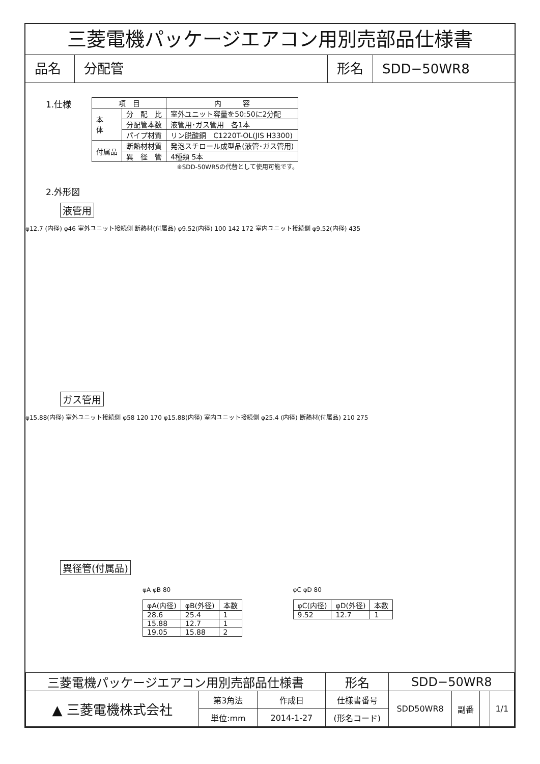三菱電機パッケージエアコン用別売部品仕様書
品名 分配管 形名 SDD−50WR8
1.仕様
| 項 目 | | 内 容 |
| --- | --- | --- |
| 本 体 | 分 配 比 | 室外ユニット容量を50:50に2分配 |
| | 分配管本数 | 液管用･ガス管用 各1本 |
| | パイプ材質 | リン脱酸銅 C1220T-OL(JIS H3300) |
| 付属品 | 断熱材材質 | 発泡スチロール成型品(液管･ガス管用) |
| | 異 径 管 | 4種類 5本 |
※SDD-50WR5の代替として使用可能です。
2.外形図
液管用
φ12.7 (内径) φ46 室外ユニット接続側 断熱材(付属品) φ9.52(内径) 100 142 172 室内ユニット接続側 φ9.52(内径) 435
ガス管用
φ15.88(内径) 室外ユニット接続側 φ58 120 170 φ15.88(内径) 室内ユニット接続側 φ25.4 (内径) 断熱材(付属品) 210 275
異径管(付属品)
φA φB 80
| φA(内径) | φB(外径) | 本数 |
| --- | --- | --- |
| 28.6 | 25.4 | 1 |
| 15.88 | 12.7 | 1 |
| 19.05 | 15.88 | 2 |
φC φD 80
| φC(内径) | φD(外径) | 本数 |
| --- | --- | --- |
| 9.52 | 12.7 | 1 |
| 三菱電機パッケージエアコン用別売部品仕様書 | | | 形名 | SDD−50WR8 | | | |
| ▲ 三菱電機株式会社 | 第3角法 | 作成日 | 仕様書番号 | SDD50WR8 | 副番 | | 1/1 |
| | 単位:mm | 2014-1-27 | (形名コード) | | | | |